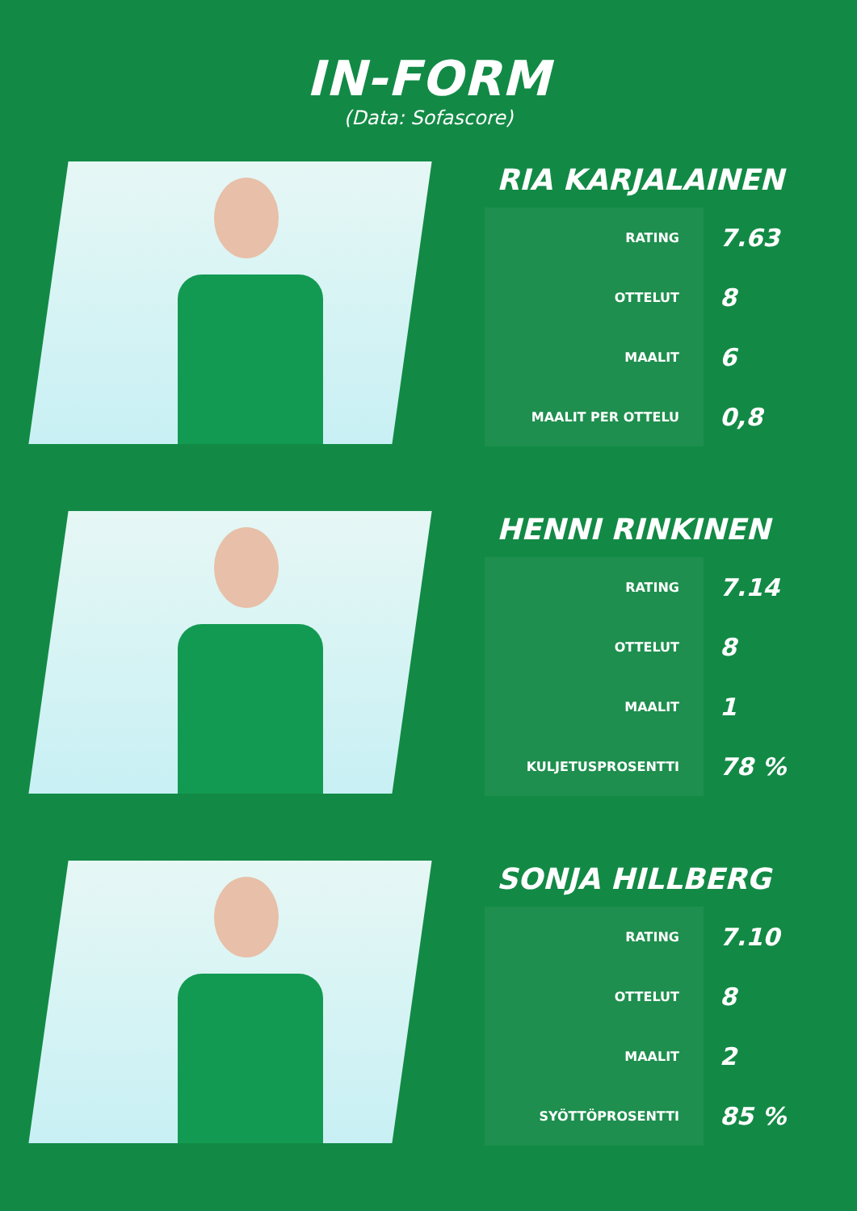IN-FORM
(Data: Sofascore)
RIA KARJALAINEN
| RATING | 7.63 |
| OTTELUT | 8 |
| MAALIT | 6 |
| MAALIT PER OTTELU | 0,8 |
HENNI RINKINEN
| RATING | 7.14 |
| OTTELUT | 8 |
| MAALIT | 1 |
| KULJETUSPROSENTTI | 78 % |
SONJA HILLBERG
| RATING | 7.10 |
| OTTELUT | 8 |
| MAALIT | 2 |
| SYÖTTÖPROSENTTI | 85 % |